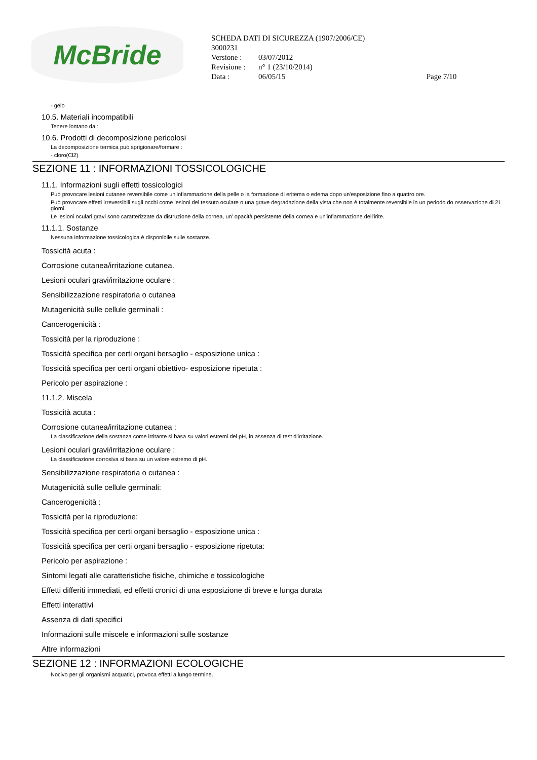McBride
SCHEDA DATI DI SICUREZZA (1907/2006/CE)
3000231
| Versione : | 03/07/2012 | |
| Revisione : | n° 1 (23/10/2014) | |
| Data : | 06/05/15 | Page 7/10 |
- gelo
10.5. Materiali incompatibili
Tenere lontano da :
10.6. Prodotti di decomposizione pericolosi
La decomposizione termica può sprigionare/formare :
- cloro(Cl2)
SEZIONE 11 : INFORMAZIONI TOSSICOLOGICHE
11.1. Informazioni sugli effetti tossicologici
Può provocare lesioni cutanee reversibile come un'infiammazione della pelle o la formazione di eritema o edema dopo un'esposizione fino a quattro ore.
Può provocare effetti irreversibili sugli occhi come lesioni del tessuto oculare o una grave degradazione della vista che non è totalmente reversibile in un periodo do osservazione di 21 giorni.
Le lesioni oculari gravi sono caratterizzate da distruzione della cornea, un' opacità persistente della cornea e un'infiammazione dell'irite.
11.1.1. Sostanze
Nessuna informazione tossicologica è disponibile sulle sostanze.
Tossicità acuta :
Corrosione cutanea/irritazione cutanea.
Lesioni oculari gravi/irritazione oculare :
Sensibilizzazione respiratoria o cutanea
Mutagenicità sulle cellule germinali :
Cancerogenicità :
Tossicità per la riproduzione :
Tossicità specifica per certi organi bersaglio - esposizione unica :
Tossicità specifica per certi organi obiettivo- esposizione ripetuta :
Pericolo per aspirazione :
11.1.2. Miscela
Tossicità acuta :
Corrosione cutanea/irritazione cutanea :
La classificazione della sostanza come irritante si basa su valori estremi del pH, in assenza di test d'irritazione.
Lesioni oculari gravi/irritazione oculare :
La classificazione corrosiva si basa su un valore estremo di pH.
Sensibilizzazione respiratoria o cutanea :
Mutagenicità sulle cellule germinali:
Cancerogenicità :
Tossicità per la riproduzione:
Tossicità specifica per certi organi bersaglio - esposizione unica :
Tossicità specifica per certi organi bersaglio - esposizione ripetuta:
Pericolo per aspirazione :
Sintomi legati alle caratteristiche fisiche, chimiche e tossicologiche
Effetti differiti immediati, ed effetti cronici di una esposizione di breve e lunga durata
Effetti interattivi
Assenza di dati specifici
Informazioni sulle miscele e informazioni sulle sostanze
Altre informazioni
SEZIONE 12 : INFORMAZIONI ECOLOGICHE
Nocivo per gli organismi acquatici, provoca effetti a lungo termine.